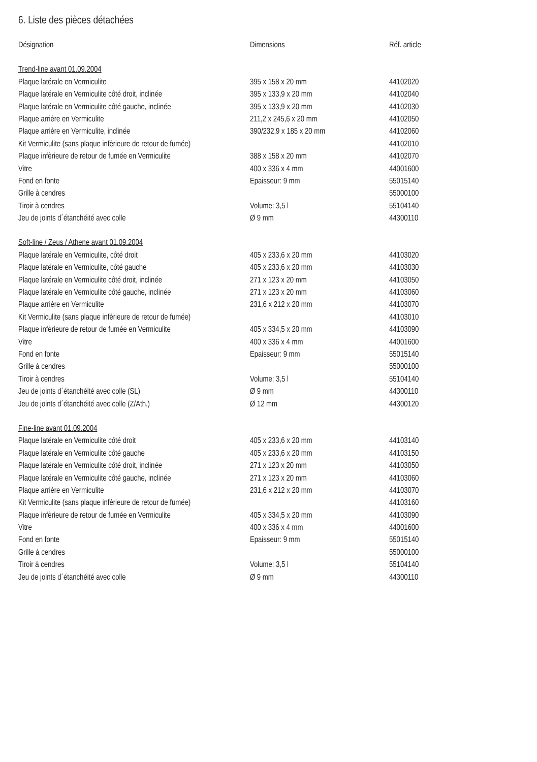6. Liste des pièces détachées
| Désignation | Dimensions | Réf. article |
| --- | --- | --- |
| Trend-line avant 01.09.2004 | | |
| Plaque latérale en Vermiculite | 395 x 158 x 20 mm | 44102020 |
| Plaque latérale en Vermiculite côté droit, inclinée | 395 x 133,9 x 20 mm | 44102040 |
| Plaque latérale en Vermiculite côté gauche, inclinée | 395 x 133,9 x 20 mm | 44102030 |
| Plaque arrière en Vermiculite | 211,2 x 245,6 x 20 mm | 44102050 |
| Plaque arrière en Vermiculite, inclinée | 390/232,9 x 185 x 20 mm | 44102060 |
| Kit Vermiculite (sans plaque infèrieure de retour de fumée) | | 44102010 |
| Plaque infèrieure de retour de fumée en Vermiculite | 388 x 158 x 20 mm | 44102070 |
| Vitre | 400 x 336 x 4 mm | 44001600 |
| Fond en fonte | Epaisseur: 9 mm | 55015140 |
| Grille à cendres | | 55000100 |
| Tiroir à cendres | Volume: 3,5 l | 55104140 |
| Jeu de joints d´étanchéité avec colle | Ø 9 mm | 44300110 |
| Soft-line / Zeus / Athene avant 01.09.2004 | | |
| Plaque latérale en Vermiculite, côté droit | 405 x 233,6 x 20 mm | 44103020 |
| Plaque latérale en Vermiculite, côté gauche | 405 x 233,6 x 20 mm | 44103030 |
| Plaque latérale en Vermiculite côté droit, inclinée | 271 x 123 x 20 mm | 44103050 |
| Plaque latérale en Vermiculite côté gauche, inclinée | 271 x 123 x 20 mm | 44103060 |
| Plaque arrière en Vermiculite | 231,6 x 212 x 20 mm | 44103070 |
| Kit Vermiculite (sans plaque infèrieure de retour de fumée) | | 44103010 |
| Plaque infèrieure de retour de fumée en Vermiculite | 405 x 334,5 x 20 mm | 44103090 |
| Vitre | 400 x 336 x 4 mm | 44001600 |
| Fond en fonte | Epaisseur: 9 mm | 55015140 |
| Grille à cendres | | 55000100 |
| Tiroir à cendres | Volume: 3,5 l | 55104140 |
| Jeu de joints d´étanchéité avec colle (SL) | Ø 9 mm | 44300110 |
| Jeu de joints d´étanchéité avec colle (Z/Ath.) | Ø 12 mm | 44300120 |
| Fine-line avant 01.09.2004 | | |
| Plaque latérale en Vermiculite côté droit | 405 x 233,6 x 20 mm | 44103140 |
| Plaque latérale en Vermiculite côté gauche | 405 x 233,6 x 20 mm | 44103150 |
| Plaque latérale en Vermiculite côté droit, inclinée | 271 x 123 x 20 mm | 44103050 |
| Plaque latérale en Vermiculite côté gauche, inclinée | 271 x 123 x 20 mm | 44103060 |
| Plaque arrière en Vermiculite | 231,6 x 212 x 20 mm | 44103070 |
| Kit Vermiculite (sans plaque infèrieure de retour de fumée) | | 44103160 |
| Plaque infèrieure de retour de fumée en Vermiculite | 405 x 334,5 x 20 mm | 44103090 |
| Vitre | 400 x 336 x 4 mm | 44001600 |
| Fond en fonte | Epaisseur: 9 mm | 55015140 |
| Grille à cendres | | 55000100 |
| Tiroir à cendres | Volume: 3,5 l | 55104140 |
| Jeu de joints d´étanchéité avec colle | Ø 9 mm | 44300110 |